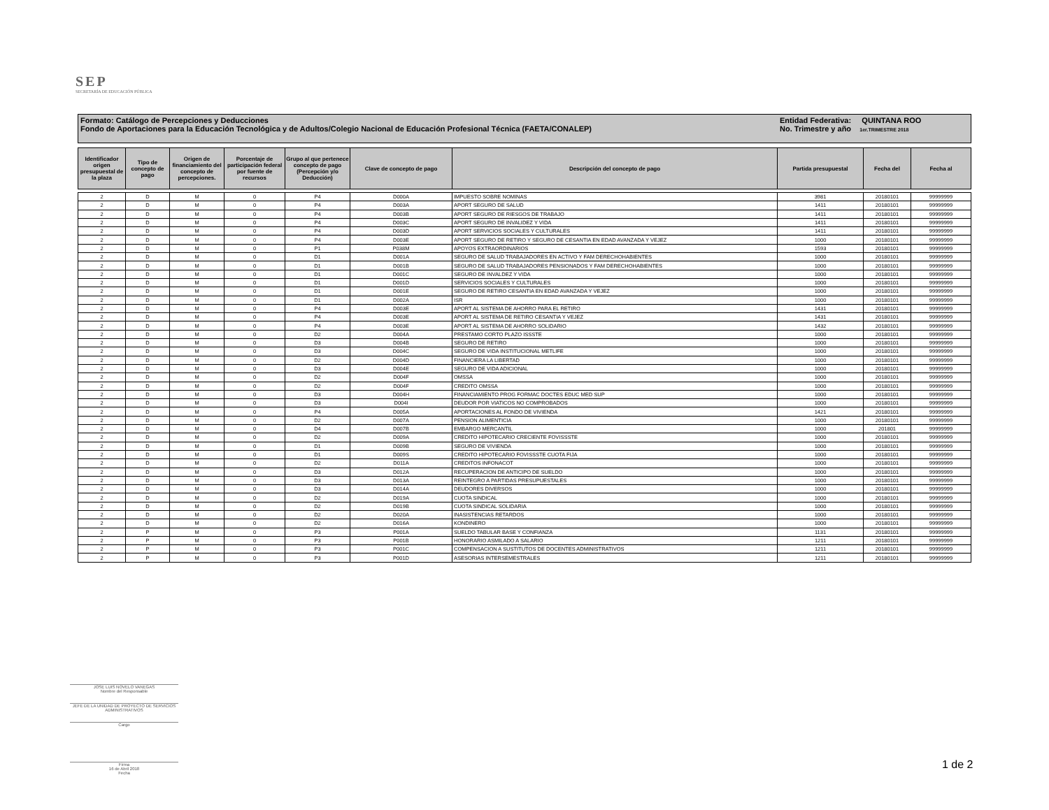SEP
SECRETARÍA DE EDUCACIÓN PÚBLICA
Formato: Catálogo de Percepciones y Deducciones
Fondo de Aportaciones para la Educación Tecnológica y de Adultos/Colegio Nacional de Educación Profesional Técnica (FAETA/CONALEP)
Entidad Federativa: QUINTANA ROO
No. Trimestre y año 1er.TRIMESTRE 2018
| Identificador origen presupuestal de la plaza | Tipo de concepto de pago | Origen de financiamiento del concepto de percepciones. | Porcentaje de participación federal por fuente de recursos | Grupo al que pertenece concepto de pago (Percepción y/o Deducción) | Clave de concepto de pago | Descripción del concepto de pago | Partida presupuestal | Fecha del | Fecha al |
| --- | --- | --- | --- | --- | --- | --- | --- | --- | --- |
| 2 | D | M | 0 | P4 | D000A | IMPUESTO SOBRE NOMINAS | 3981 | 20180101 | 99999999 |
| 2 | D | M | 0 | P4 | D003A | APORT SEGURO DE SALUD | 1411 | 20180101 | 99999999 |
| 2 | D | M | 0 | P4 | D003B | APORT SEGURO DE RIESGOS DE TRABAJO | 1411 | 20180101 | 99999999 |
| 2 | D | M | 0 | P4 | D003C | APORT SEGURO DE INVALIDEZ Y VIDA | 1411 | 20180101 | 99999999 |
| 2 | D | M | 0 | P4 | D003D | APORT SERVICIOS SOCIALES Y CULTURALES | 1411 | 20180101 | 99999999 |
| 2 | D | M | 0 | P4 | D003E | APORT SEGURO DE RETIRO Y SEGURO DE CESANTIA EN EDAD AVANZADA Y VEJEZ | 1000 | 20180101 | 99999999 |
| 2 | D | M | 0 | P1 | P038M | APOYOS EXTRAORDINARIOS | 1593 | 20180101 | 99999999 |
| 2 | D | M | 0 | D1 | D001A | SEGURO DE SALUD TRABAJADORES EN ACTIVO Y FAM DERECHOHABIENTES | 1000 | 20180101 | 99999999 |
| 2 | D | M | 0 | D1 | D001B | SEGURO DE SALUD TRABAJADORES PENSIONADOS Y FAM DERECHOHABIENTES | 1000 | 20180101 | 99999999 |
| 2 | D | M | 0 | D1 | D001C | SEGURO DE INVALDEZ Y VIDA | 1000 | 20180101 | 99999999 |
| 2 | D | M | 0 | D1 | D001D | SERVICIOS SOCIALES Y CULTURALES | 1000 | 20180101 | 99999999 |
| 2 | D | M | 0 | D1 | D001E | SEGURO DE RETIRO CESANTIA EN EDAD AVANZADA Y VEJEZ | 1000 | 20180101 | 99999999 |
| 2 | D | M | 0 | D1 | D002A | ISR | 1000 | 20180101 | 99999999 |
| 2 | D | M | 0 | P4 | D003E | APORT AL SISTEMA DE AHORRO PARA EL RETIRO | 1431 | 20180101 | 99999999 |
| 2 | D | M | 0 | P4 | D003E | APORT AL SISTEMA DE RETIRO CESANTIA Y VEJEZ | 1431 | 20180101 | 99999999 |
| 2 | D | M | 0 | P4 | D003E | APORT AL SISTEMA DE AHORRO SOLIDARIO | 1432 | 20180101 | 99999999 |
| 2 | D | M | 0 | D2 | D004A | PRESTAMO CORTO PLAZO ISSSTE | 1000 | 20180101 | 99999999 |
| 2 | D | M | 0 | D3 | D004B | SEGURO DE RETIRO | 1000 | 20180101 | 99999999 |
| 2 | D | M | 0 | D3 | D004C | SEGURO DE VIDA INSTITUCIONAL METLIFE | 1000 | 20180101 | 99999999 |
| 2 | D | M | 0 | D2 | D004D | FINANCIERA LA LIBERTAD | 1000 | 20180101 | 99999999 |
| 2 | D | M | 0 | D3 | D004E | SEGURO DE VIDA ADICIONAL | 1000 | 20180101 | 99999999 |
| 2 | D | M | 0 | D2 | D004F | OMSSA | 1000 | 20180101 | 99999999 |
| 2 | D | M | 0 | D2 | D004F | CREDITO OMSSA | 1000 | 20180101 | 99999999 |
| 2 | D | M | 0 | D3 | D004H | FINANCIAMIENTO PROG FORMAC DOCTES EDUC MED SUP | 1000 | 20180101 | 99999999 |
| 2 | D | M | 0 | D3 | D004I | DEUDOR POR VIATICOS NO COMPROBADOS | 1000 | 20180101 | 99999999 |
| 2 | D | M | 0 | P4 | D005A | APORTACIONES AL FONDO DE VIVIENDA | 1421 | 20180101 | 99999999 |
| 2 | D | M | 0 | D2 | D007A | PENSION ALIMENTICIA | 1000 | 20180101 | 99999999 |
| 2 | D | M | 0 | D4 | D007B | EMBARGO MERCANTIL | 1000 | 201801 | 99999999 |
| 2 | D | M | 0 | D2 | D009A | CREDITO HIPOTECARIO CRECIENTE FOVISSSTE | 1000 | 20180101 | 99999999 |
| 2 | D | M | 0 | D1 | D009B | SEGURO DE VIVIENDA | 1000 | 20180101 | 99999999 |
| 2 | D | M | 0 | D1 | D009S | CREDITO HIPOTECARIO FOVISSSTE CUOTA FIJA | 1000 | 20180101 | 99999999 |
| 2 | D | M | 0 | D2 | D011A | CREDITOS INFONACOT | 1000 | 20180101 | 99999999 |
| 2 | D | M | 0 | D3 | D012A | RECUPERACION DE ANTICIPO DE SUELDO | 1000 | 20180101 | 99999999 |
| 2 | D | M | 0 | D3 | D013A | REINTEGRO A PARTIDAS PRESUPUESTALES | 1000 | 20180101 | 99999999 |
| 2 | D | M | 0 | D3 | D014A | DEUDORES DIVERSOS | 1000 | 20180101 | 99999999 |
| 2 | D | M | 0 | D2 | D019A | CUOTA SINDICAL | 1000 | 20180101 | 99999999 |
| 2 | D | M | 0 | D2 | D019B | CUOTA SINDICAL SOLIDARIA | 1000 | 20180101 | 99999999 |
| 2 | D | M | 0 | D2 | D020A | INASISTENCIAS RETARDOS | 1000 | 20180101 | 99999999 |
| 2 | D | M | 0 | D2 | D016A | KONDINERO | 1000 | 20180101 | 99999999 |
| 2 | P | M | 0 | P3 | P001A | SUELDO TABULAR BASE Y CONFIANZA | 1131 | 20180101 | 99999999 |
| 2 | P | M | 0 | P3 | P001B | HONORARIO ASMILADO A SALARIO | 1211 | 20180101 | 99999999 |
| 2 | P | M | 0 | P3 | P001C | COMPENSACION A SUSTITUTOS DE DOCENTES ADMINISTRATIVOS | 1211 | 20180101 | 99999999 |
| 2 | P | M | 0 | P3 | P001D | ASESORIAS INTERSEMESTRALES | 1211 | 20180101 | 99999999 |
JOSE LUIS NOVELO VANEGAS
Nombre del Responsable
JEFE DE LA UNIDAD DE PROYECTO DE SERVICIOS ADMINISTRATIVOS
Cargo
Firma
16 de Abril 2018
Fecha
1 de 2